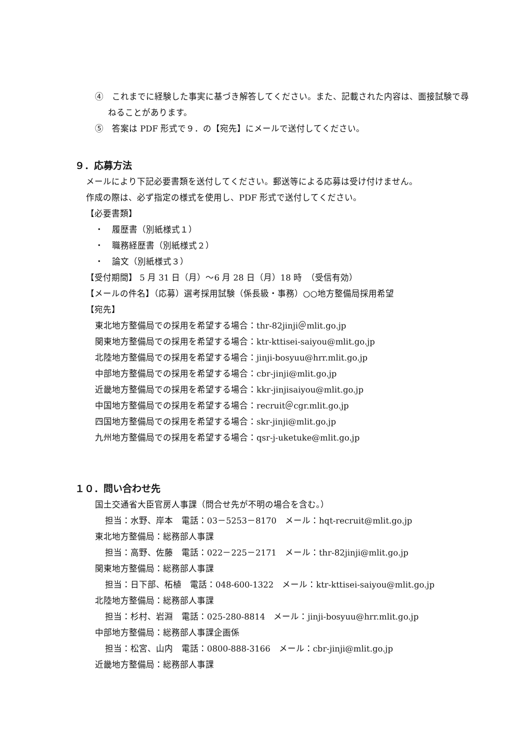④　これまでに経験した事実に基づき解答してください。また、記載された内容は、面接試験で尋ねることがあります。
⑤　答案は PDF 形式で９．の【宛先】にメールで送付してください。
９．応募方法
メールにより下記必要書類を送付してください。郵送等による応募は受け付けません。
作成の際は、必ず指定の様式を使用し、PDF 形式で送付してください。
【必要書類】
・　履歴書（別紙様式１）
・　職務経歴書（別紙様式２）
・　論文（別紙様式３）
【受付期間】 5 月 31 日（月）～6 月 28 日（月）18 時　（受信有効）
【メールの件名】（応募）選考採用試験（係長級・事務）○○地方整備局採用希望
【宛先】
東北地方整備局での採用を希望する場合：thr-82jinji＠mlit.go.jp
関東地方整備局での採用を希望する場合：ktr-kttisei-saiyou@mlit.go.jp
北陸地方整備局での採用を希望する場合：jinji-bosyuu@hrr.mlit.go.jp
中部地方整備局での採用を希望する場合：cbr-jinji@mlit.go.jp
近畿地方整備局での採用を希望する場合：kkr-jinjisaiyou@mlit.go.jp
中国地方整備局での採用を希望する場合：recruit＠cgr.mlit.go.jp
四国地方整備局での採用を希望する場合：skr-jinji@mlit.go.jp
九州地方整備局での採用を希望する場合：qsr-j-uketuke@mlit.go.jp
１０．問い合わせ先
国土交通省大臣官房人事課（問合せ先が不明の場合を含む。）
担当：水野、岸本　電話：03－5253－8170　メール：hqt-recruit@mlit.go.jp
東北地方整備局：総務部人事課
担当：高野、佐藤　電話：022－225－2171　メール：thr-82jinji@mlit.go.jp
関東地方整備局：総務部人事課
担当：日下部、柘植　電話：048-600-1322　メール：ktr-kttisei-saiyou@mlit.go.jp
北陸地方整備局：総務部人事課
担当：杉村、岩淵　電話：025-280-8814　メール：jinji-bosyuu@hrr.mlit.go.jp
中部地方整備局：総務部人事課企画係
担当：松宮、山内　電話：0800-888-3166　メール：cbr-jinji@mlit.go.jp
近畿地方整備局：総務部人事課